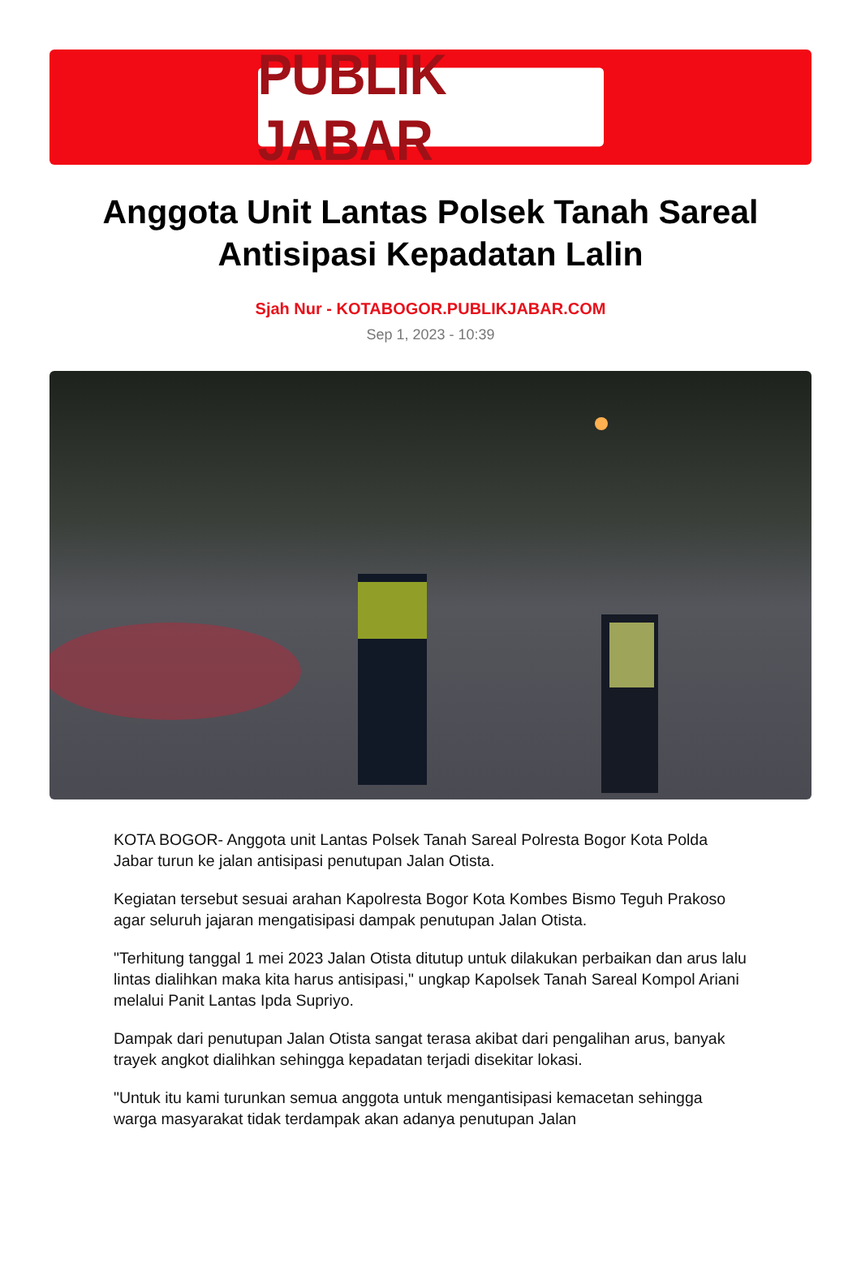PUBLIK JABAR
Anggota Unit Lantas Polsek Tanah Sareal Antisipasi Kepadatan Lalin
Sjah Nur - KOTABOGOR.PUBLIKJABAR.COM
Sep 1, 2023 - 10:39
KOTA BOGOR- Anggota unit Lantas Polsek Tanah Sareal Polresta Bogor Kota Polda Jabar turun ke jalan antisipasi penutupan Jalan Otista.
Kegiatan tersebut sesuai arahan Kapolresta Bogor Kota Kombes Bismo Teguh Prakoso agar seluruh jajaran mengatisipasi dampak penutupan Jalan Otista.
"Terhitung tanggal 1 mei 2023 Jalan Otista ditutup untuk dilakukan perbaikan dan arus lalu lintas dialihkan maka kita harus antisipasi," ungkap Kapolsek Tanah Sareal Kompol Ariani melalui Panit Lantas Ipda Supriyo.
Dampak dari penutupan Jalan Otista sangat terasa akibat dari pengalihan arus, banyak trayek angkot dialihkan sehingga kepadatan terjadi disekitar lokasi.
"Untuk itu kami turunkan semua anggota untuk mengantisipasi kemacetan sehingga warga masyarakat tidak terdampak akan adanya penutupan Jalan